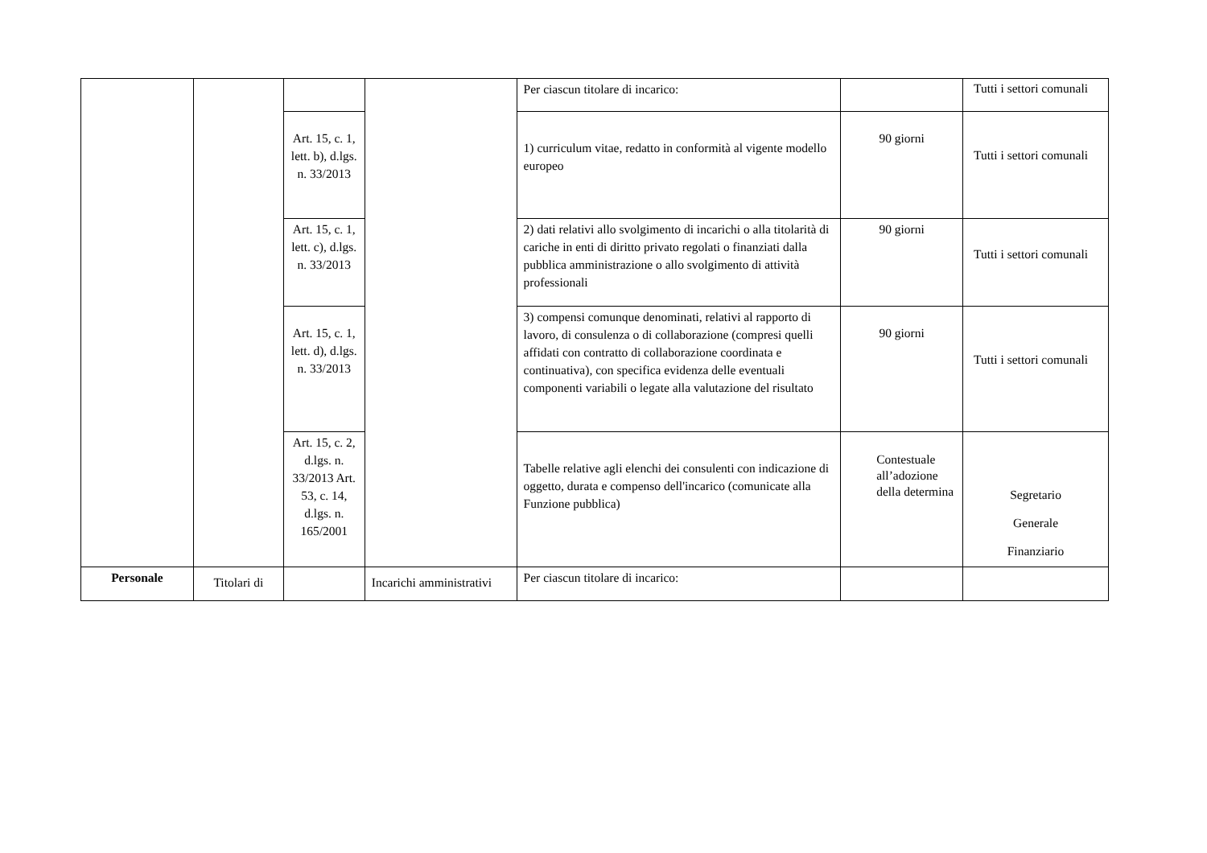| | | | | Per ciascun titolare di incarico: | | Tutti i settori comunali |
| | | Art. 15, c. 1, lett. b), d.lgs. n. 33/2013 | | 1) curriculum vitae, redatto in conformità al vigente modello europeo | 90 giorni | Tutti i settori comunali |
| | | Art. 15, c. 1, lett. c), d.lgs. n. 33/2013 | | 2) dati relativi allo svolgimento di incarichi o alla titolarità di cariche in enti di diritto privato regolati o finanziati dalla pubblica amministrazione o allo svolgimento di attività professionali | 90 giorni | Tutti i settori comunali |
| | | Art. 15, c. 1, lett. d), d.lgs. n. 33/2013 | | 3) compensi comunque denominati, relativi al rapporto di lavoro, di consulenza o di collaborazione (compresi quelli affidati con contratto di collaborazione coordinata e continuativa), con specifica evidenza delle eventuali componenti variabili o legate alla valutazione del risultato | 90 giorni | Tutti i settori comunali |
| | | Art. 15, c. 2, d.lgs. n. 33/2013 Art. 53, c. 14, d.lgs. n. 165/2001 | | Tabelle relative agli elenchi dei consulenti con indicazione di oggetto, durata e compenso dell'incarico (comunicate alla Funzione pubblica) | Contestuale all’adozione della determina | Segretario Generale Finanziario |
| Personale | Titolari di | | Incarichi amministrativi | Per ciascun titolare di incarico: | | |